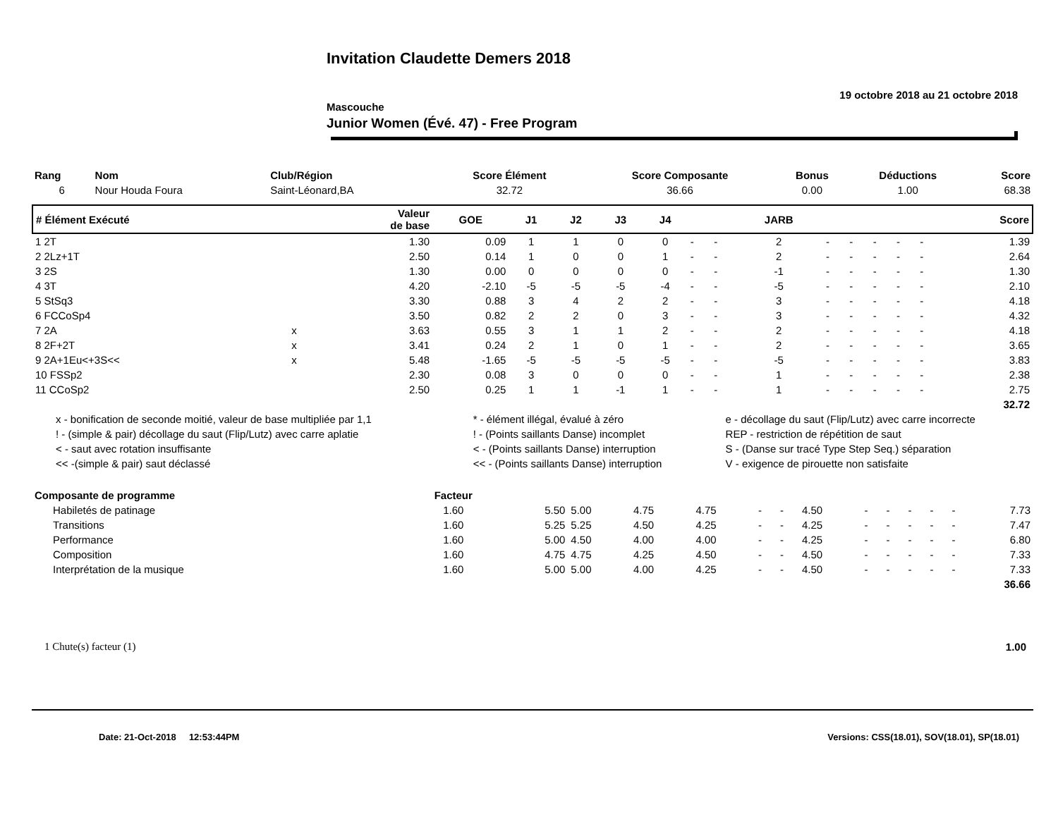Invitation Claudette Demers 2018
19 octobre 2018 au 21 octobre 2018
Mascouche
Junior Women (Évé. 47) - Free Program
| Rang | Nom | Club/Région | Score Élément | Score Composante | Bonus | Déductions | Score |
| --- | --- | --- | --- | --- | --- | --- | --- |
| 6 | Nour Houda Foura | Saint-Léonard,BA | 32.72 | 36.66 | 0.00 | 1.00 | 68.38 |
| # Élément Exécuté | | Valeur de base | GOE | J1 | J2 | J3 | J4 | | | JARB | | | | | | Score |
| --- | --- | --- | --- | --- | --- | --- | --- | --- | --- | --- | --- | --- | --- | --- | --- | --- |
| 1 2T | | 1.30 | 0.09 | 1 | 1 | 0 | 0 | - | - | 2 | - | - | - | - | - | 1.39 |
| 2 2Lz+1T | | 2.50 | 0.14 | 1 | 0 | 0 | 1 | - | - | 2 | - | - | - | - | - | 2.64 |
| 3 2S | | 1.30 | 0.00 | 0 | 0 | 0 | 0 | - | - | -1 | - | - | - | - | - | 1.30 |
| 4 3T | | 4.20 | -2.10 | -5 | -5 | -5 | -4 | - | - | -5 | - | - | - | - | - | 2.10 |
| 5 StSq3 | | 3.30 | 0.88 | 3 | 4 | 2 | 2 | - | - | 3 | - | - | - | - | - | 4.18 |
| 6 FCCoSp4 | | 3.50 | 0.82 | 2 | 2 | 0 | 3 | - | - | 3 | - | - | - | - | - | 4.32 |
| 7 2A | x | 3.63 | 0.55 | 3 | 1 | 1 | 2 | - | - | 2 | - | - | - | - | - | 4.18 |
| 8 2F+2T | x | 3.41 | 0.24 | 2 | 1 | 0 | 1 | - | - | 2 | - | - | - | - | - | 3.65 |
| 9 2A+1Eu<+3S<< | x | 5.48 | -1.65 | -5 | -5 | -5 | -5 | - | - | -5 | - | - | - | - | - | 3.83 |
| 10 FSSp2 | | 2.30 | 0.08 | 3 | 0 | 0 | 0 | - | - | 1 | - | - | - | - | - | 2.38 |
| 11 CCoSp2 | | 2.50 | 0.25 | 1 | 1 | -1 | 1 | - | - | 1 | - | - | - | - | - | 2.75 |
| 32.72 | | | | | | | | | | | | | | | | |
| x - bonification de seconde moitié, valeur de base multipliée par 1,1 | * - élément illégal, évalué à zéro | e - décollage du saut (Flip/Lutz) avec carre incorrecte |
| ! - (simple & pair) décollage du saut (Flip/Lutz) avec carre aplatie | ! - (Points saillants Danse) incomplet | REP - restriction de répétition de saut |
| < - saut avec rotation insuffisante | < - (Points saillants Danse) interruption | S - (Danse sur tracé Type Step Seq.) séparation |
| << -(simple & pair) saut déclassé | << - (Points saillants Danse) interruption | V - exigence de pirouette non satisfaite |
| Composante de programme | Facteur | | | | | | | | | | | | | |
| --- | --- | --- | --- | --- | --- | --- | --- | --- | --- | --- | --- | --- | --- | --- |
| Habiletés de patinage | 1.60 | 5.50 | 5.00 | 4.75 | 4.75 | - | - | 4.50 | - | - | - | - | - | 7.73 |
| Transitions | 1.60 | 5.25 | 5.25 | 4.50 | 4.25 | - | - | 4.25 | - | - | - | - | - | 7.47 |
| Performance | 1.60 | 5.00 | 4.50 | 4.00 | 4.00 | - | - | 4.25 | - | - | - | - | - | 6.80 |
| Composition | 1.60 | 4.75 | 4.75 | 4.25 | 4.50 | - | - | 4.50 | - | - | - | - | - | 7.33 |
| Interprétation de la musique | 1.60 | 5.00 | 5.00 | 4.00 | 4.25 | - | - | 4.50 | - | - | - | - | - | 7.33 |
| 36.66 | | | | | | | | | | | | | | |
1 Chute(s) facteur (1) 1.00
Date: 21-Oct-2018 12:53:44PM Versions: CSS(18.01), SOV(18.01), SP(18.01)